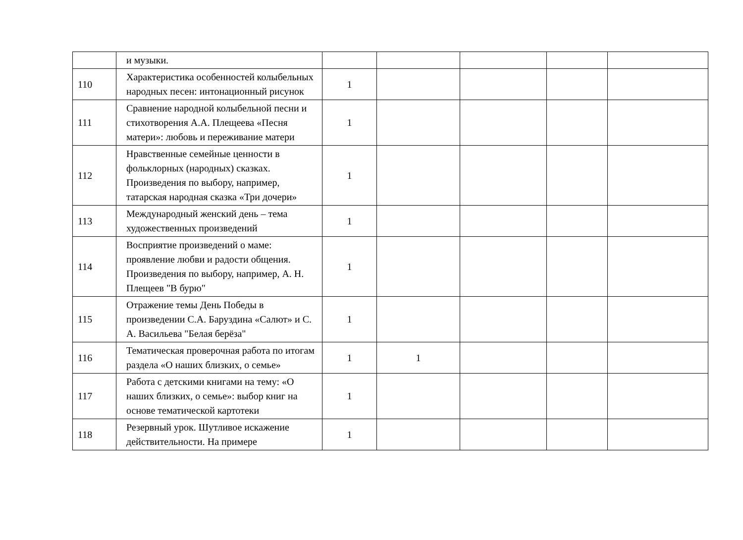| | и музыки. | | | | | |
| 110 | Характеристика особенностей колыбельных народных песен: интонационный рисунок | 1 | | | | |
| 111 | Сравнение народной колыбельной песни и стихотворения А.А. Плещеева «Песня матери»: любовь и переживание матери | 1 | | | | |
| 112 | Нравственные семейные ценности в фольклорных (народных) сказках. Произведения по выбору, например, татарская народная сказка «Три дочери» | 1 | | | | |
| 113 | Международный женский день – тема художественных произведений | 1 | | | | |
| 114 | Восприятие произведений о маме: проявление любви и радости общения. Произведения по выбору, например, А. Н. Плещеев "В бурю" | 1 | | | | |
| 115 | Отражение темы День Победы в произведении С.А. Баруздина «Салют» и С. А. Васильева "Белая берёза" | 1 | | | | |
| 116 | Тематическая проверочная работа по итогам раздела «О наших близких, о семье» | 1 | 1 | | | |
| 117 | Работа с детскими книгами на тему: «О наших близких, о семье»: выбор книг на основе тематической картотеки | 1 | | | | |
| 118 | Резервный урок. Шутливое искажение действительности. На примере | 1 | | | | |